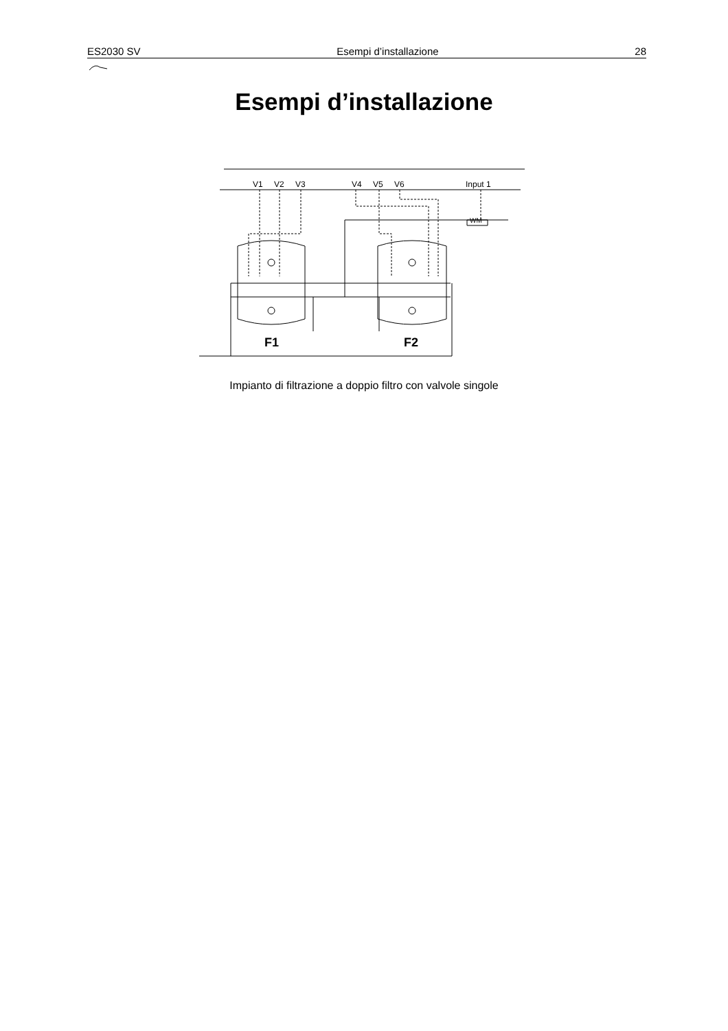ES2030 SV Esempi d’installazione 28
Esempi d’installazione
V1
V2
V3
V4
V5
V6
Input 1
F1
F2
WM
Impianto di filtrazione a doppio filtro con valvole singole